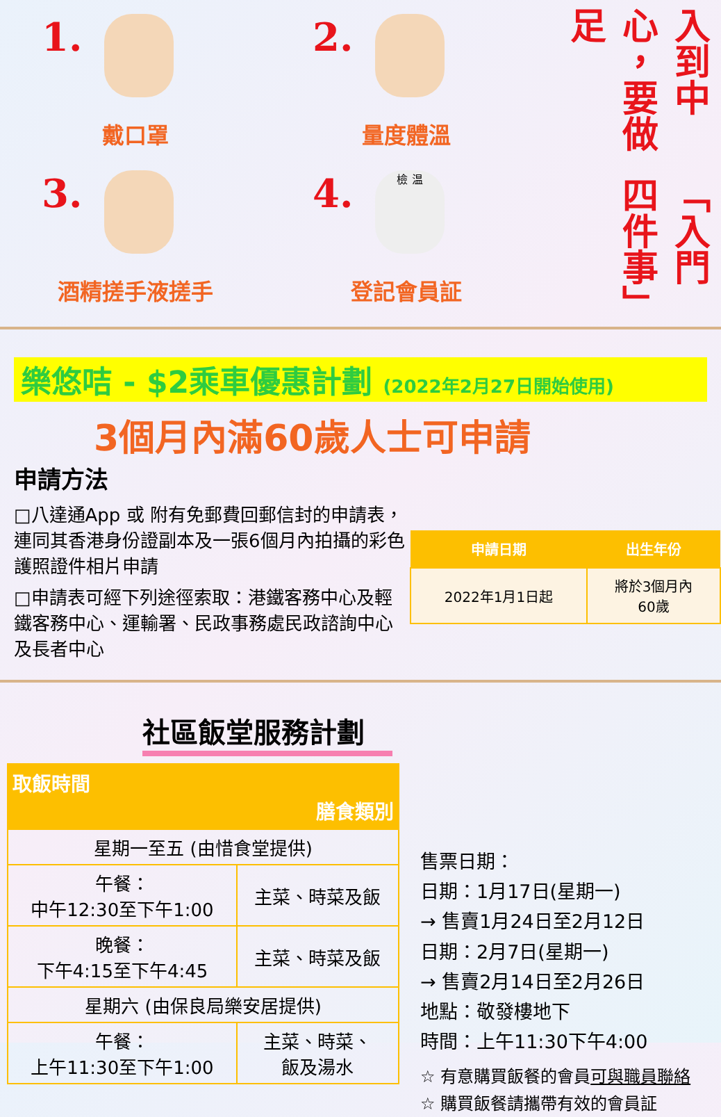1.
戴口罩
2.
量度體溫
3.
酒精搓手液搓手
4. 檢 温
登記會員証
入到中心，要做足 「入門四件事」
樂悠咭 - $2乘車優惠計劃 (2022年2月27日開始使用)
3個月內滿60歲人士可申請
申請方法
□八達通App 或 附有免郵費回郵信封的申請表，連同其香港身份證副本及一張6個月內拍攝的彩色護照證件相片申請
□申請表可經下列途徑索取：港鐵客務中心及輕鐵客務中心、運輸署、民政事務處民政諮詢中心及長者中心
| 申請日期 | 出生年份 |
| --- | --- |
| 2022年1月1日起 | 將於3個月內 60歲 |
社區飯堂服務計劃
| 取飯時間 膳食類別 | |
| --- | --- |
| 星期一至五 (由惜食堂提供) | |
| 午餐： 中午12:30至下午1:00 | 主菜、時菜及飯 |
| 晚餐： 下午4:15至下午4:45 | 主菜、時菜及飯 |
| 星期六 (由保良局樂安居提供) | |
| 午餐： 上午11:30至下午1:00 | 主菜、時菜、 飯及湯水 |
售票日期：
日期：1月17日(星期一)
→ 售賣1月24日至2月12日
日期：2月7日(星期一)
→ 售賣2月14日至2月26日
地點：敬發樓地下
時間：上午11:30下午4:00
☆ 有意購買飯餐的會員可與職員聯絡
☆ 購買飯餐請攜帶有效的會員証